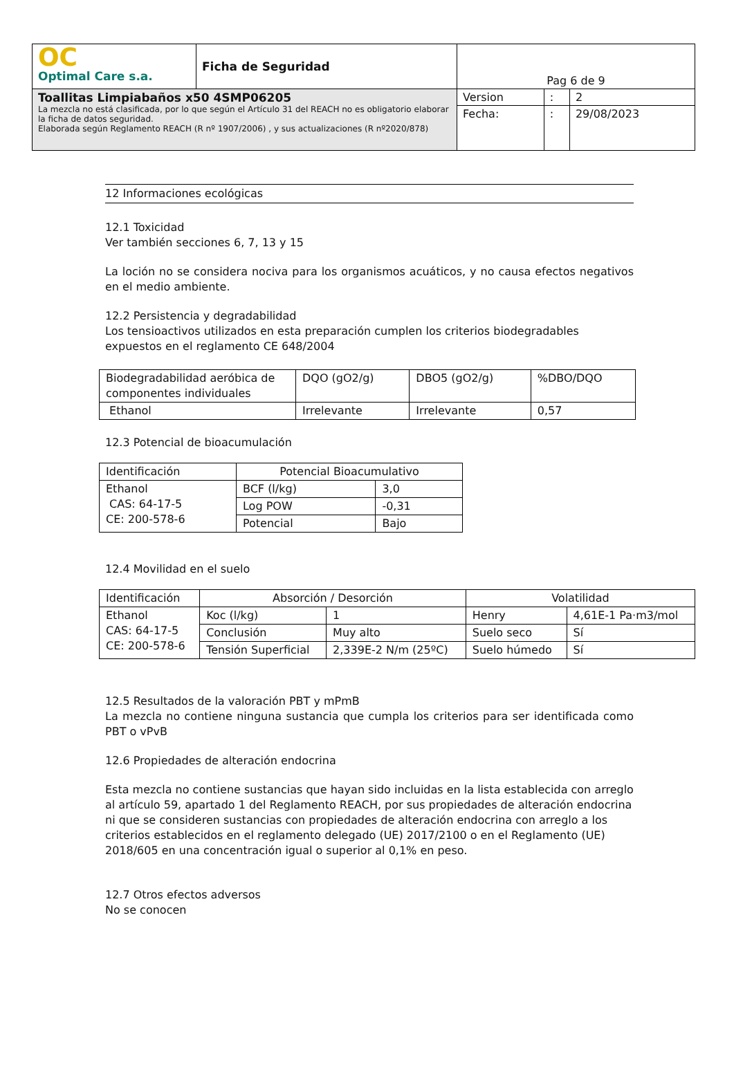| OC Optimal Care s.a. | Ficha de Seguridad | Pag 6 de 9 | | |
| Toallitas Limpiabaños x50 4SMP06205 La mezcla no está clasificada, por lo que según el Artículo 31 del REACH no es obligatorio elaborar la ficha de datos seguridad. Elaborada según Reglamento REACH (R nº 1907/2006) , y sus actualizaciones (R nº2020/878) | | Version | : | 2 |
| | | Fecha: | : | 29/08/2023 |
12 Informaciones ecológicas
12.1 Toxicidad
Ver también secciones 6, 7, 13 y 15
La loción no se considera nociva para los organismos acuáticos, y no causa efectos negativos en el medio ambiente.
12.2 Persistencia y degradabilidad
Los tensioactivos utilizados en esta preparación cumplen los criterios biodegradables expuestos en el reglamento CE 648/2004
| Biodegradabilidad aeróbica de componentes individuales | DQO (gO2/g) | DBO5 (gO2/g) | %DBO/DQO |
| --- | --- | --- | --- |
| Ethanol | Irrelevante | Irrelevante | 0,57 |
12.3 Potencial de bioacumulación
| Identificación | Potencial Bioacumulativo | |
| --- | --- | --- |
| Ethanol CAS: 64-17-5 CE: 200-578-6 | BCF (l/kg) | 3,0 |
| | Log POW | -0,31 |
| | Potencial | Bajo |
12.4 Movilidad en el suelo
| Identificación | Absorción / Desorción | | Volatilidad | |
| --- | --- | --- | --- | --- |
| Ethanol CAS: 64-17-5 CE: 200-578-6 | Koc (l/kg) | 1 | Henry | 4,61E-1 Pa·m3/mol |
| | Conclusión | Muy alto | Suelo seco | Sí |
| | Tensión Superficial | 2,339E-2 N/m (25ºC) | Suelo húmedo | Sí |
12.5 Resultados de la valoración PBT y mPmB
La mezcla no contiene ninguna sustancia que cumpla los criterios para ser identificada como PBT o vPvB
12.6 Propiedades de alteración endocrina
Esta mezcla no contiene sustancias que hayan sido incluidas en la lista establecida con arreglo al artículo 59, apartado 1 del Reglamento REACH, por sus propiedades de alteración endocrina ni que se consideren sustancias con propiedades de alteración endocrina con arreglo a los criterios establecidos en el reglamento delegado (UE) 2017/2100 o en el Reglamento (UE) 2018/605 en una concentración igual o superior al 0,1% en peso.
12.7 Otros efectos adversos
No se conocen